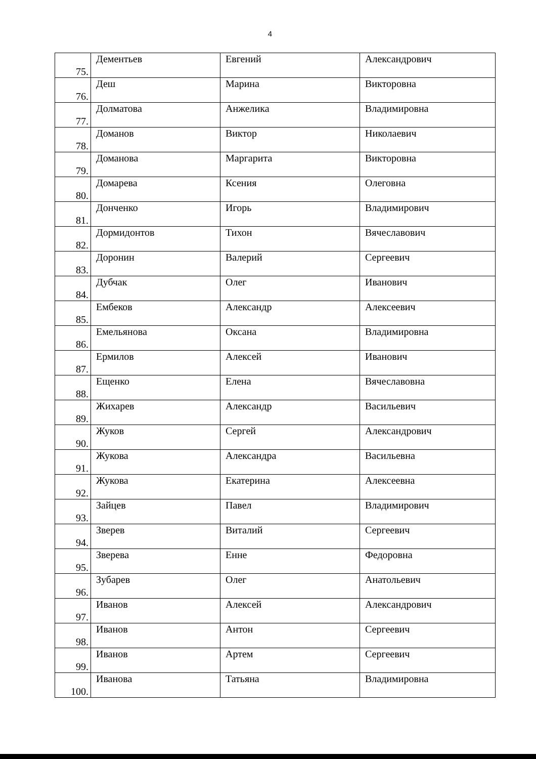4
| 75. | Дементьев | Евгений | Александрович |
| 76. | Деш | Марина | Викторовна |
| 77. | Долматова | Анжелика | Владимировна |
| 78. | Доманов | Виктор | Николаевич |
| 79. | Доманова | Маргарита | Викторовна |
| 80. | Домарева | Ксения | Олеговна |
| 81. | Донченко | Игорь | Владимирович |
| 82. | Дормидонтов | Тихон | Вячеславович |
| 83. | Доронин | Валерий | Сергеевич |
| 84. | Дубчак | Олег | Иванович |
| 85. | Ембеков | Александр | Алексеевич |
| 86. | Емельянова | Оксана | Владимировна |
| 87. | Ермилов | Алексей | Иванович |
| 88. | Ещенко | Елена | Вячеславовна |
| 89. | Жихарев | Александр | Васильевич |
| 90. | Жуков | Сергей | Александрович |
| 91. | Жукова | Александра | Васильевна |
| 92. | Жукова | Екатерина | Алексеевна |
| 93. | Зайцев | Павел | Владимирович |
| 94. | Зверев | Виталий | Сергеевич |
| 95. | Зверева | Енне | Федоровна |
| 96. | Зубарев | Олег | Анатольевич |
| 97. | Иванов | Алексей | Александрович |
| 98. | Иванов | Антон | Сергеевич |
| 99. | Иванов | Артем | Сергеевич |
| 100. | Иванова | Татьяна | Владимировна |